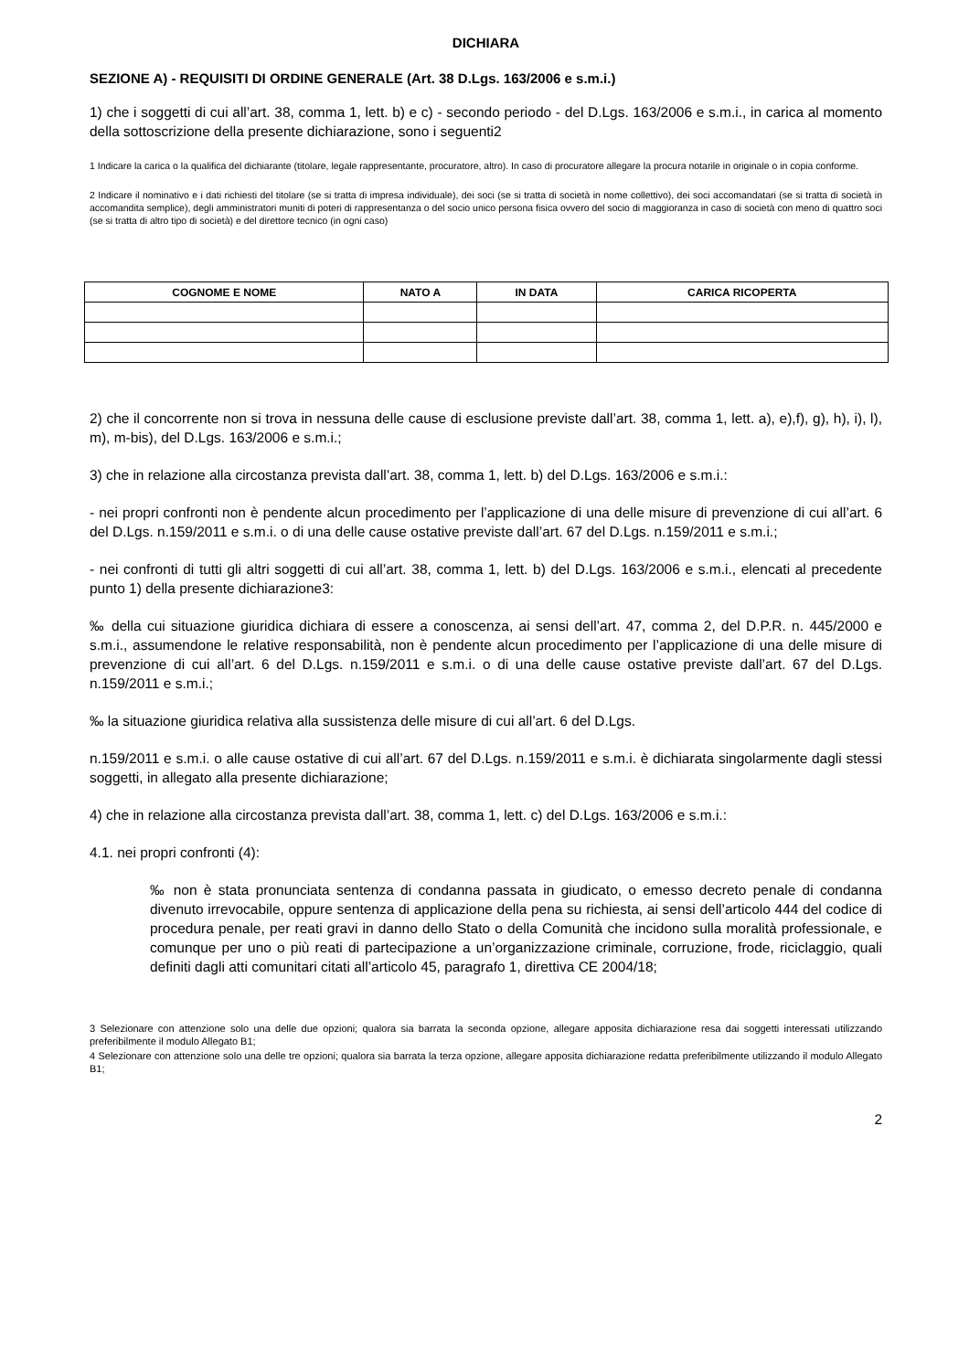DICHIARA
SEZIONE A) - REQUISITI DI ORDINE GENERALE (Art. 38 D.Lgs. 163/2006 e s.m.i.)
1) che i soggetti di cui all’art. 38, comma 1, lett. b) e c) - secondo periodo - del D.Lgs. 163/2006 e s.m.i., in carica al momento della sottoscrizione della presente dichiarazione, sono i seguenti2
1 Indicare la carica o la qualifica del dichiarante (titolare, legale rappresentante, procuratore, altro). In caso di procuratore allegare la procura notarile in originale o in copia conforme.
2 Indicare il nominativo e i dati richiesti del titolare (se si tratta di impresa individuale), dei soci (se si tratta di società in nome collettivo), dei soci accomandatari (se si tratta di società in accomandita semplice), degli amministratori muniti di poteri di rappresentanza o del socio unico persona fisica ovvero del socio di maggioranza in caso di società con meno di quattro soci (se si tratta di altro tipo di società) e del direttore tecnico (in ogni caso)
| COGNOME E NOME | NATO A | IN DATA | CARICA RICOPERTA |
| --- | --- | --- | --- |
2) che il concorrente non si trova in nessuna delle cause di esclusione previste dall’art. 38, comma 1, lett. a), e),f), g), h), i), l), m), m-bis), del D.Lgs. 163/2006 e s.m.i.;
3) che in relazione alla circostanza prevista dall’art. 38, comma 1, lett. b) del D.Lgs. 163/2006 e s.m.i.:
- nei propri confronti non è pendente alcun procedimento per l’applicazione di una delle misure di prevenzione di cui all’art. 6 del D.Lgs. n.159/2011 e s.m.i. o di una delle cause ostative previste dall’art. 67 del D.Lgs. n.159/2011 e s.m.i.;
- nei confronti di tutti gli altri soggetti di cui all’art. 38, comma 1, lett. b) del D.Lgs. 163/2006 e s.m.i., elencati al precedente punto 1) della presente dichiarazione3:
‰ della cui situazione giuridica dichiara di essere a conoscenza, ai sensi dell’art. 47, comma 2, del D.P.R. n. 445/2000 e s.m.i., assumendone le relative responsabilità, non è pendente alcun procedimento per l’applicazione di una delle misure di prevenzione di cui all’art. 6 del D.Lgs. n.159/2011 e s.m.i. o di una delle cause ostative previste dall’art. 67 del D.Lgs. n.159/2011 e s.m.i.;
‰ la situazione giuridica relativa alla sussistenza delle misure di cui all’art. 6 del D.Lgs.
n.159/2011 e s.m.i. o alle cause ostative di cui all’art. 67 del D.Lgs. n.159/2011 e s.m.i. è dichiarata singolarmente dagli stessi soggetti, in allegato alla presente dichiarazione;
4) che in relazione alla circostanza prevista dall’art. 38, comma 1, lett. c) del D.Lgs. 163/2006 e s.m.i.:
4.1. nei propri confronti (4):
‰ non è stata pronunciata sentenza di condanna passata in giudicato, o emesso decreto penale di condanna divenuto irrevocabile, oppure sentenza di applicazione della pena su richiesta, ai sensi dell’articolo 444 del codice di procedura penale, per reati gravi in danno dello Stato o della Comunità che incidono sulla moralità professionale, e comunque per uno o più reati di partecipazione a un’organizzazione criminale, corruzione, frode, riciclaggio, quali definiti dagli atti comunitari citati all’articolo 45, paragrafo 1, direttiva CE 2004/18;
3 Selezionare con attenzione solo una delle due opzioni; qualora sia barrata la seconda opzione, allegare apposita dichiarazione resa dai soggetti interessati utilizzando preferibilmente il modulo Allegato B1;
4 Selezionare con attenzione solo una delle tre opzioni; qualora sia barrata la terza opzione, allegare apposita dichiarazione redatta preferibilmente utilizzando il modulo Allegato B1;
2